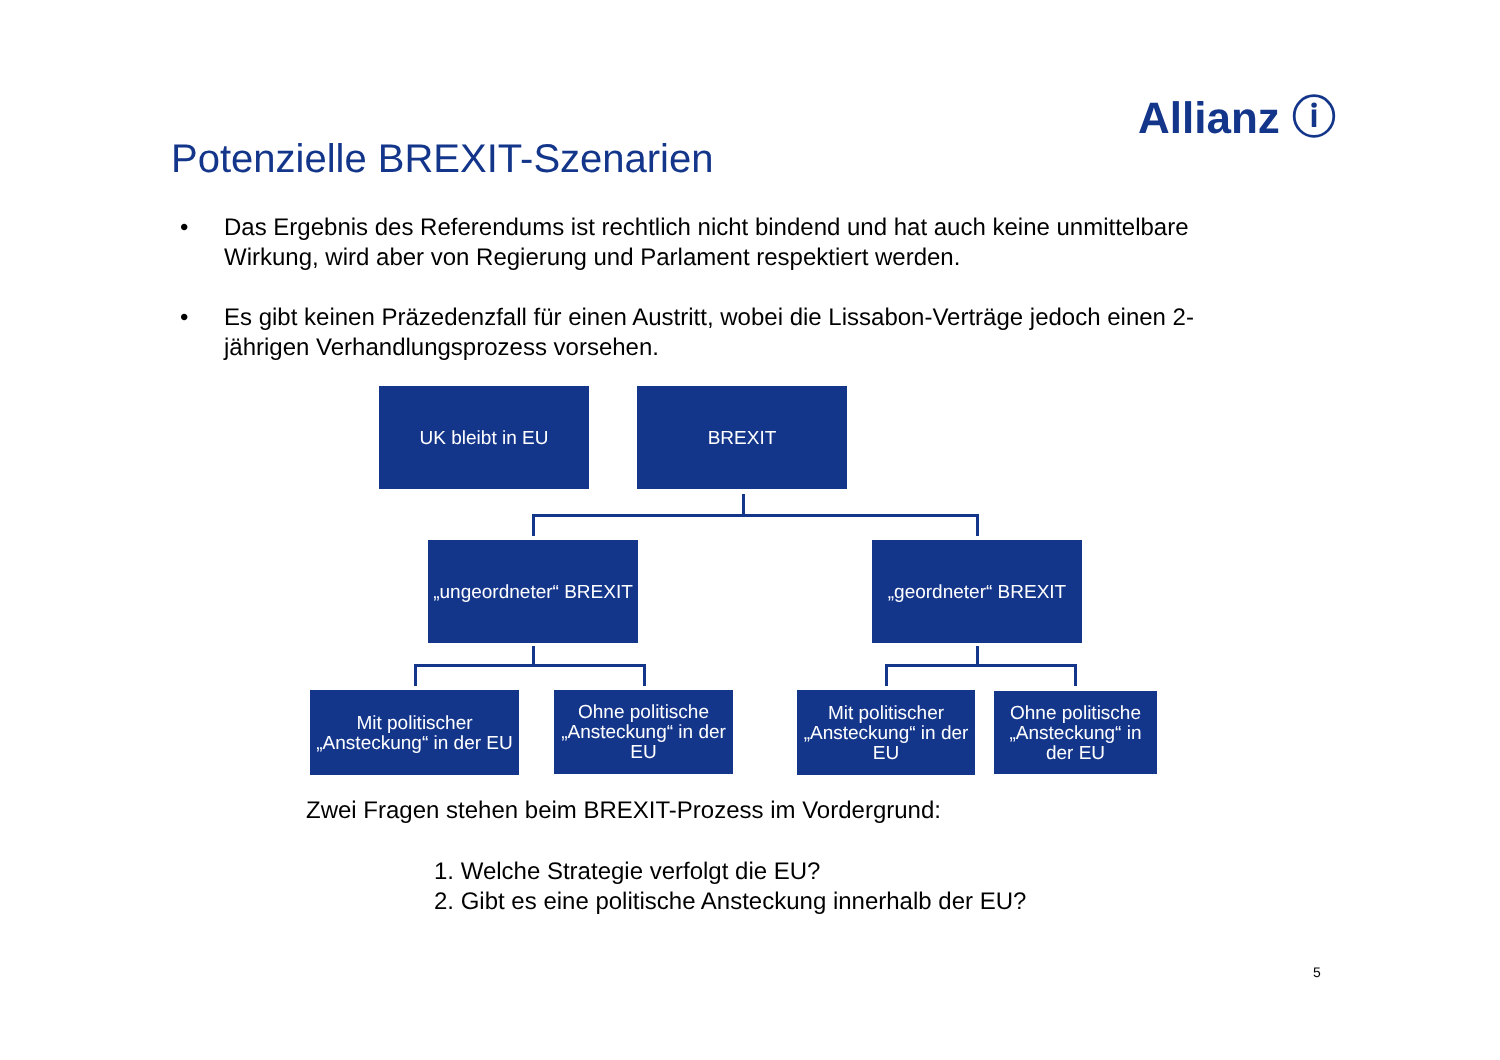Allianz ⓘ
Potenzielle BREXIT-Szenarien
• Das Ergebnis des Referendums ist rechtlich nicht bindend und hat auch keine unmittelbare Wirkung, wird aber von Regierung und Parlament respektiert werden.
• Es gibt keinen Präzedenzfall für einen Austritt, wobei die Lissabon-Verträge jedoch einen 2-jährigen Verhandlungsprozess vorsehen.
UK bleibt in EU BREXIT
„ungeordneter“ BREXIT
„geordneter“ BREXIT
Mit politischer „Ansteckung“ in der EU
Ohne politische „Ansteckung“ in der EU
Mit politischer „Ansteckung“ in der EU
Ohne politische „Ansteckung“ in der EU
Zwei Fragen stehen beim BREXIT-Prozess im Vordergrund:
1. Welche Strategie verfolgt die EU?
2. Gibt es eine politische Ansteckung innerhalb der EU?
5